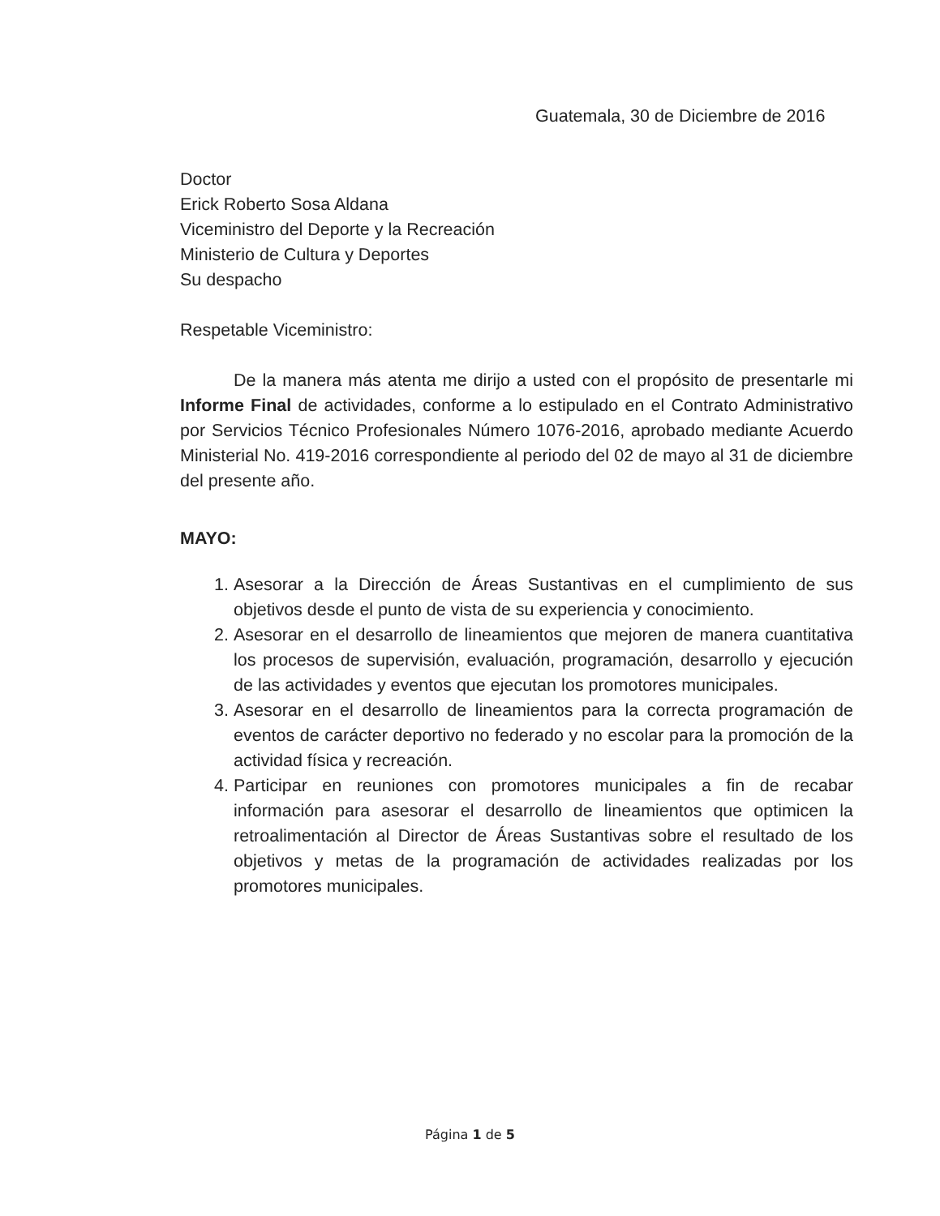Guatemala, 30 de Diciembre de 2016
Doctor
Erick Roberto Sosa Aldana
Viceministro del Deporte y la Recreación
Ministerio de Cultura y Deportes
Su despacho
Respetable Viceministro:
De la manera más atenta me dirijo a usted con el propósito de presentarle mi Informe Final de actividades, conforme a lo estipulado en el Contrato Administrativo por Servicios Técnico Profesionales Número 1076-2016, aprobado mediante Acuerdo Ministerial No. 419-2016 correspondiente al periodo del 02 de mayo al 31 de diciembre del presente año.
MAYO:
1. Asesorar a la Dirección de Áreas Sustantivas en el cumplimiento de sus objetivos desde el punto de vista de su experiencia y conocimiento.
2. Asesorar en el desarrollo de lineamientos que mejoren de manera cuantitativa los procesos de supervisión, evaluación, programación, desarrollo y ejecución de las actividades y eventos que ejecutan los promotores municipales.
3. Asesorar en el desarrollo de lineamientos para la correcta programación de eventos de carácter deportivo no federado y no escolar para la promoción de la actividad física y recreación.
4. Participar en reuniones con promotores municipales a fin de recabar información para asesorar el desarrollo de lineamientos que optimicen la retroalimentación al Director de Áreas Sustantivas sobre el resultado de los objetivos y metas de la programación de actividades realizadas por los promotores municipales.
Página 1 de 5